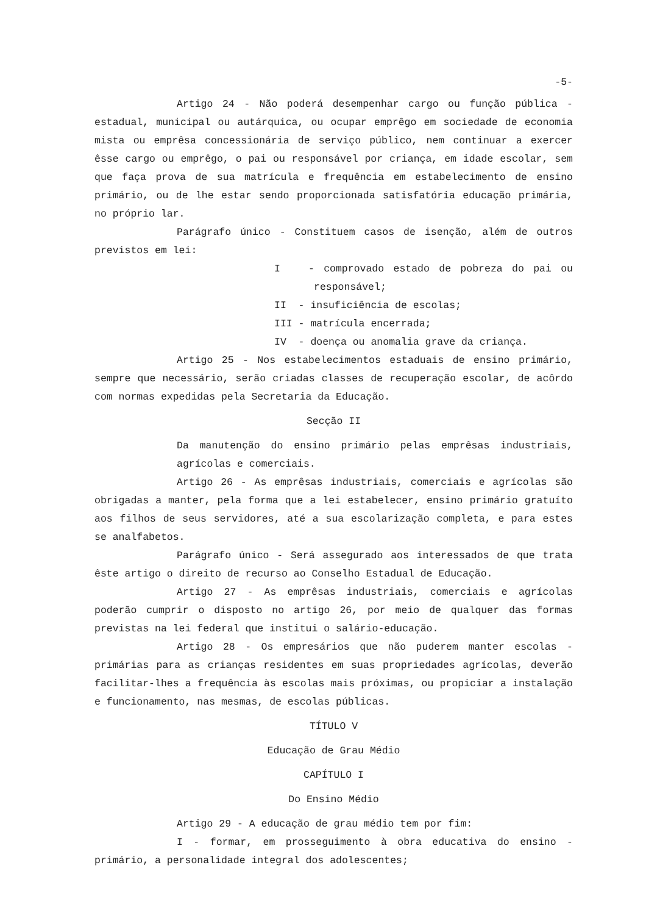-5-
Artigo 24 - Não poderá desempenhar cargo ou função pública - estadual, municipal ou autárquica, ou ocupar emprêgo em sociedade de economia mista ou emprêsa concessionária de serviço público, nem continuar a exercer êsse cargo ou emprêgo, o pai ou responsável por criança, em idade escolar, sem que faça prova de sua matrícula e frequência em estabelecimento de ensino primário, ou de lhe estar sendo proporcionada satisfatória educação primária, no próprio lar.
Parágrafo único - Constituem casos de isenção, além de outros previstos em lei:
I - comprovado estado de pobreza do pai ou responsável;
II - insuficiência de escolas;
III - matrícula encerrada;
IV - doença ou anomalia grave da criança.
Artigo 25 - Nos estabelecimentos estaduais de ensino primário, sempre que necessário, serão criadas classes de recuperação escolar, de acôrdo com normas expedidas pela Secretaria da Educação.
Secção II
Da manutenção do ensino primário pelas emprêsas industriais, agrícolas e comerciais.
Artigo 26 - As emprêsas industriais, comerciais e agrícolas são obrigadas a manter, pela forma que a lei estabelecer, ensino primário gratuíto aos filhos de seus servidores, até a sua escolarização completa, e para estes se analfabetos.
Parágrafo único - Será assegurado aos interessados de que trata êste artigo o direito de recurso ao Conselho Estadual de Educação.
Artigo 27 - As emprêsas industriais, comerciais e agrícolas poderão cumprir o disposto no artigo 26, por meio de qualquer das formas previstas na lei federal que institui o salário-educação.
Artigo 28 - Os empresários que não puderem manter escolas - primárias para as crianças residentes em suas propriedades agrícolas, deverão facilitar-lhes a frequência às escolas mais próximas, ou propiciar a instalação e funcionamento, nas mesmas, de escolas públicas.
TÍTULO V
Educação de Grau Médio
CAPÍTULO I
Do Ensino Médio
Artigo 29 - A educação de grau médio tem por fim:
I - formar, em prosseguimento à obra educativa do ensino - primário, a personalidade integral dos adolescentes;